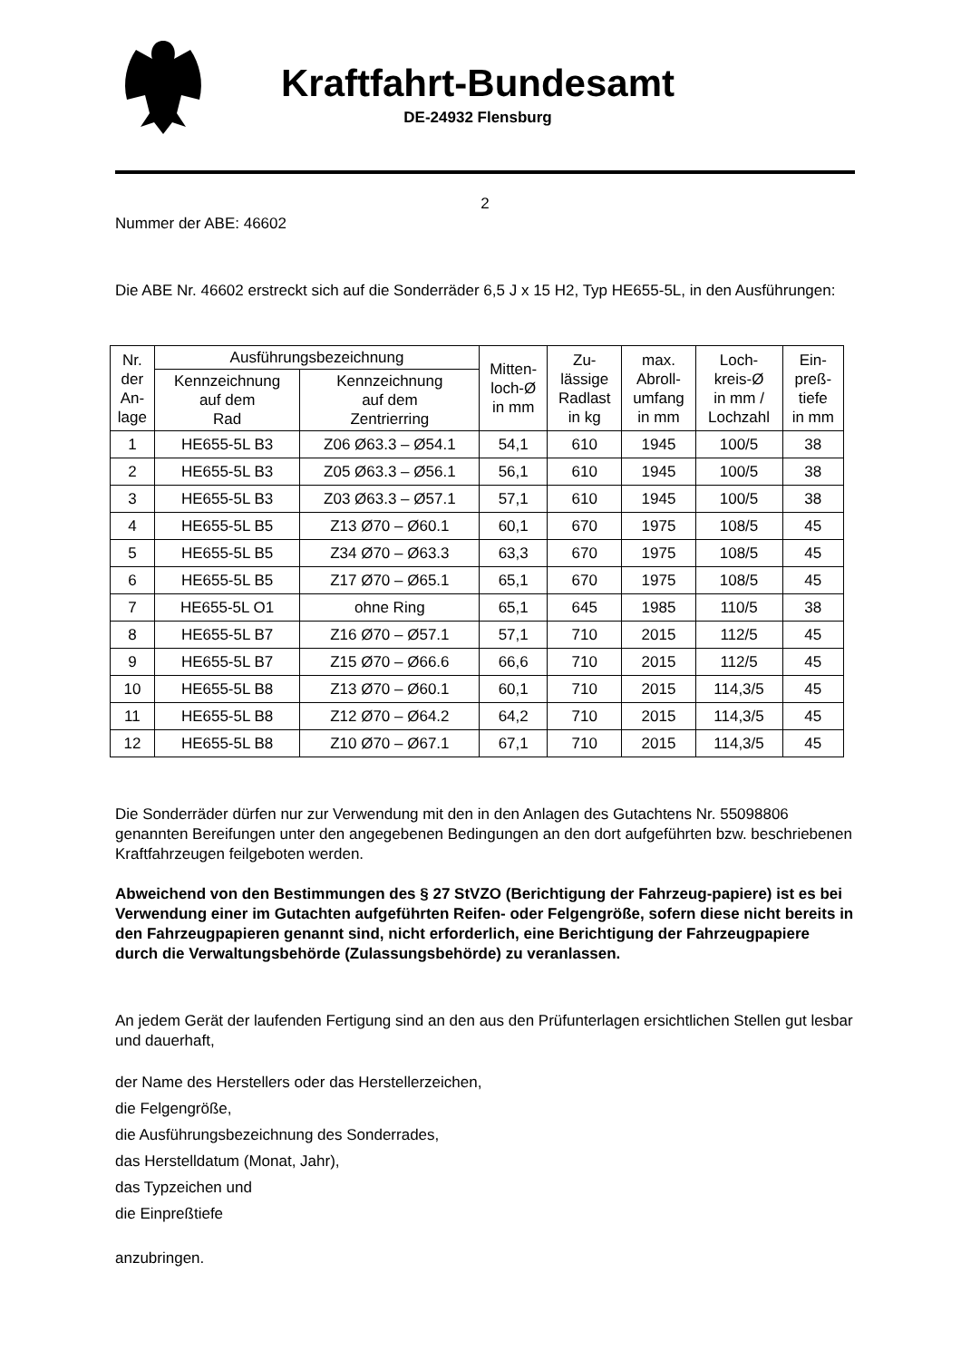Kraftfahrt-Bundesamt
DE-24932 Flensburg
2
Nummer der ABE: 46602
Die ABE Nr. 46602 erstreckt sich auf die Sonderräder 6,5 J x 15 H2, Typ HE655-5L, in den Ausführungen:
| Nr. der An- lage | Ausführungsbezeichnung | | Mitten- loch-Ø in mm | Zu- lässige Radlast in kg | max. Abroll- umfang in mm | Loch- kreis-Ø in mm / Lochzahl | Ein- preß- tiefe in mm |
| --- | --- | --- | --- | --- | --- | --- | --- |
| | Kennzeichnung auf dem Rad | Kennzeichnung auf dem Zentrierring | | | | | |
| 1 | HE655-5L B3 | Z06 Ø63.3 – Ø54.1 | 54,1 | 610 | 1945 | 100/5 | 38 |
| 2 | HE655-5L B3 | Z05 Ø63.3 – Ø56.1 | 56,1 | 610 | 1945 | 100/5 | 38 |
| 3 | HE655-5L B3 | Z03 Ø63.3 – Ø57.1 | 57,1 | 610 | 1945 | 100/5 | 38 |
| 4 | HE655-5L B5 | Z13 Ø70 – Ø60.1 | 60,1 | 670 | 1975 | 108/5 | 45 |
| 5 | HE655-5L B5 | Z34 Ø70 – Ø63.3 | 63,3 | 670 | 1975 | 108/5 | 45 |
| 6 | HE655-5L B5 | Z17 Ø70 – Ø65.1 | 65,1 | 670 | 1975 | 108/5 | 45 |
| 7 | HE655-5L O1 | ohne Ring | 65,1 | 645 | 1985 | 110/5 | 38 |
| 8 | HE655-5L B7 | Z16 Ø70 – Ø57.1 | 57,1 | 710 | 2015 | 112/5 | 45 |
| 9 | HE655-5L B7 | Z15 Ø70 – Ø66.6 | 66,6 | 710 | 2015 | 112/5 | 45 |
| 10 | HE655-5L B8 | Z13 Ø70 – Ø60.1 | 60,1 | 710 | 2015 | 114,3/5 | 45 |
| 11 | HE655-5L B8 | Z12 Ø70 – Ø64.2 | 64,2 | 710 | 2015 | 114,3/5 | 45 |
| 12 | HE655-5L B8 | Z10 Ø70 – Ø67.1 | 67,1 | 710 | 2015 | 114,3/5 | 45 |
Die Sonderräder dürfen nur zur Verwendung mit den in den Anlagen des Gutachtens Nr. 55098806 genannten Bereifungen unter den angegebenen Bedingungen an den dort aufgeführten bzw. beschriebenen Kraftfahrzeugen feilgeboten werden.
Abweichend von den Bestimmungen des § 27 StVZO (Berichtigung der Fahrzeug-papiere) ist es bei Verwendung einer im Gutachten aufgeführten Reifen- oder Felgengröße, sofern diese nicht bereits in den Fahrzeugpapieren genannt sind, nicht erforderlich, eine Berichtigung der Fahrzeugpapiere durch die Verwaltungsbehörde (Zulassungsbehörde) zu veranlassen.
An jedem Gerät der laufenden Fertigung sind an den aus den Prüfunterlagen ersichtlichen Stellen gut lesbar und dauerhaft,
der Name des Herstellers oder das Herstellerzeichen,
die Felgengröße,
die Ausführungsbezeichnung des Sonderrades,
das Herstelldatum (Monat, Jahr),
das Typzeichen und
die Einpreßtiefe
anzubringen.